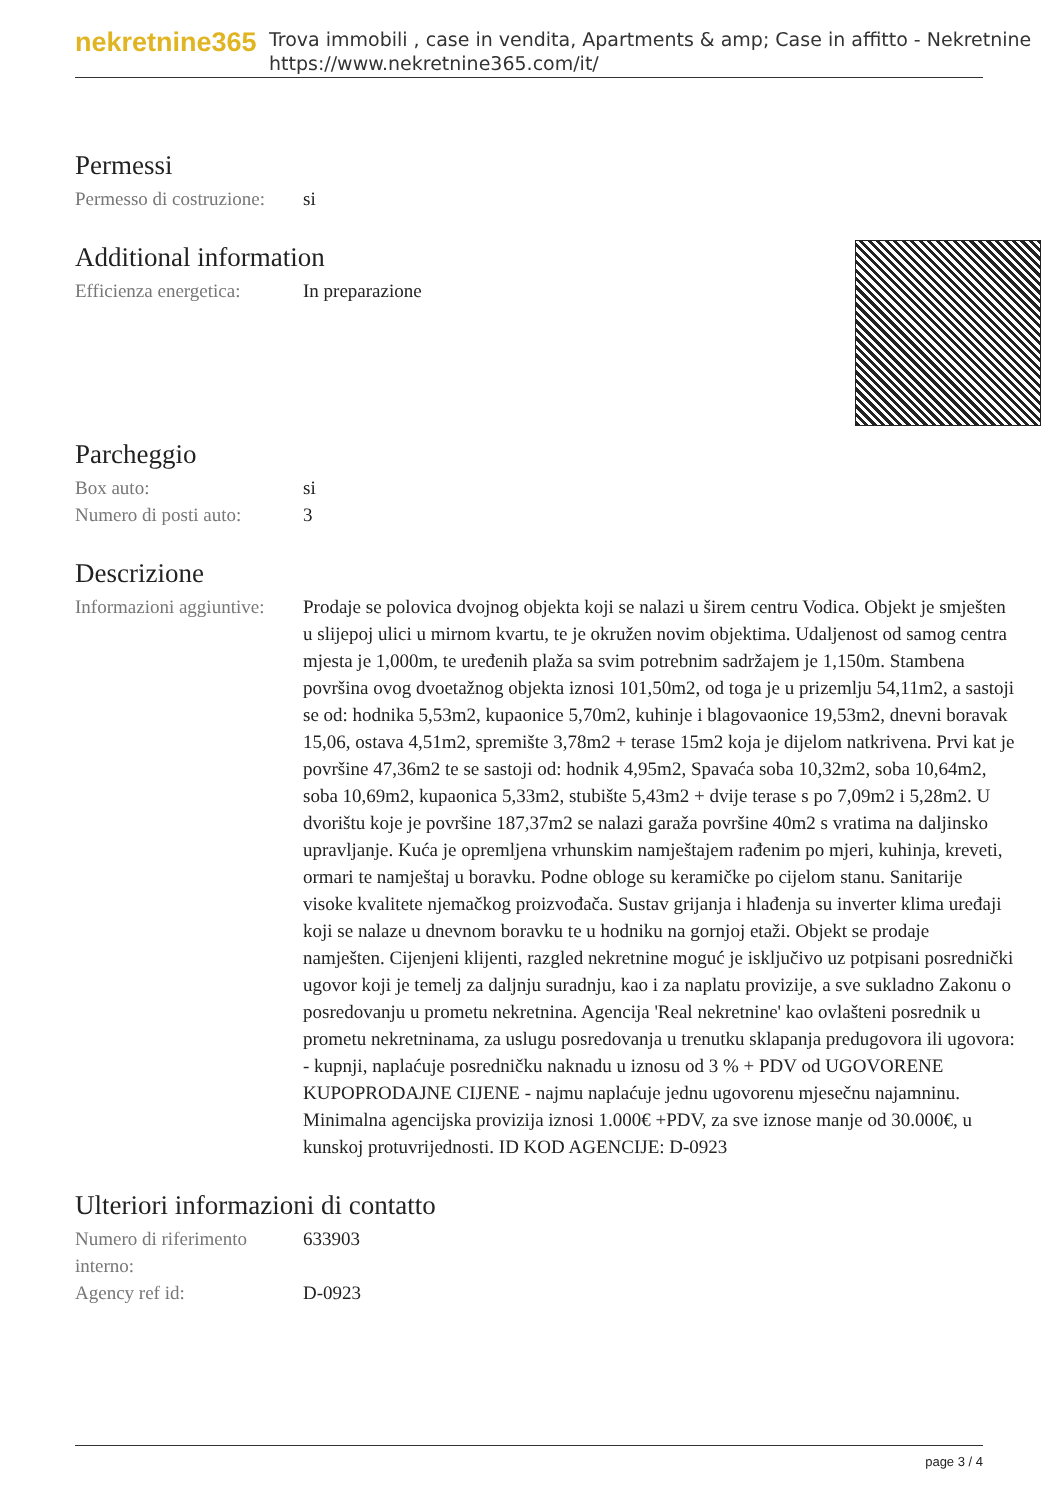nekretnine365
Trova immobili , case in vendita, Apartments & amp; Case in affitto - Nekretnine
https://www.nekretnine365.com/it/
Permessi
| Permesso di costruzione: | si |
Additional information
| Efficienza energetica: | In preparazione |
Parcheggio
| Box auto: | si |
| Numero di posti auto: | 3 |
Descrizione
| Informazioni aggiuntive: | Prodaje se polovica dvojnog objekta koji se nalazi u širem centru Vodica. Objekt je smješten u slijepoj ulici u mirnom kvartu, te je okružen novim objektima. Udaljenost od samog centra mjesta je 1,000m, te uređenih plaža sa svim potrebnim sadržajem je 1,150m. Stambena površina ovog dvoetažnog objekta iznosi 101,50m2, od toga je u prizemlju 54,11m2, a sastoji se od: hodnika 5,53m2, kupaonice 5,70m2, kuhinje i blagovaonice 19,53m2, dnevni boravak 15,06, ostava 4,51m2, spremište 3,78m2 + terase 15m2 koja je dijelom natkrivena. Prvi kat je površine 47,36m2 te se sastoji od: hodnik 4,95m2, Spavaća soba 10,32m2, soba 10,64m2, soba 10,69m2, kupaonica 5,33m2, stubište 5,43m2 + dvije terase s po 7,09m2 i 5,28m2. U dvorištu koje je površine 187,37m2 se nalazi garaža površine 40m2 s vratima na daljinsko upravljanje. Kuća je opremljena vrhunskim namještajem rađenim po mjeri, kuhinja, kreveti, ormari te namještaj u boravku. Podne obloge su keramičke po cijelom stanu. Sanitarije visoke kvalitete njemačkog proizvođača. Sustav grijanja i hlađenja su inverter klima uređaji koji se nalaze u dnevnom boravku te u hodniku na gornjoj etaži. Objekt se prodaje namješten. Cijenjeni klijenti, razgled nekretnine moguć je isključivo uz potpisani posrednički ugovor koji je temelj za daljnju suradnju, kao i za naplatu provizije, a sve sukladno Zakonu o posredovanju u prometu nekretnina. Agencija 'Real nekretnine' kao ovlašteni posrednik u prometu nekretninama, za uslugu posredovanja u trenutku sklapanja predugovora ili ugovora: - kupnji, naplaćuje posredničku naknadu u iznosu od 3 % + PDV od UGOVORENE KUPOPRODAJNE CIJENE - najmu naplaćuje jednu ugovorenu mjesečnu najamninu. Minimalna agencijska provizija iznosi 1.000€ +PDV, za sve iznose manje od 30.000€, u kunskoj protuvrijednosti. ID KOD AGENCIJE: D-0923 |
Ulteriori informazioni di contatto
| Numero di riferimento interno: | 633903 |
| Agency ref id: | D-0923 |
page 3 / 4